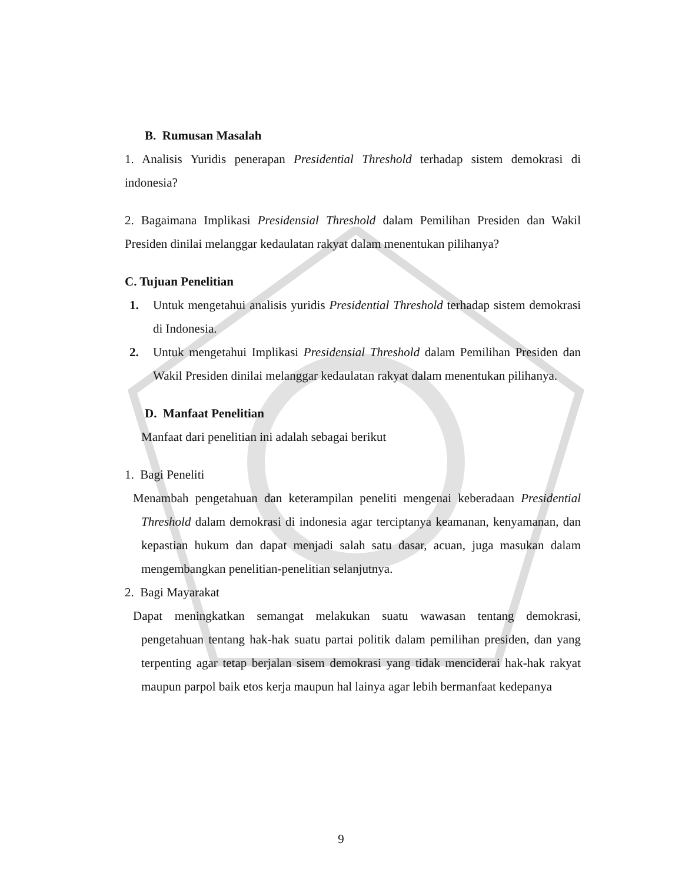B. Rumusan Masalah
1. Analisis Yuridis penerapan Presidential Threshold terhadap sistem demokrasi di indonesia?
2. Bagaimana Implikasi Presidensial Threshold dalam Pemilihan Presiden dan Wakil Presiden dinilai melanggar kedaulatan rakyat dalam menentukan pilihanya?
C. Tujuan Penelitian
1. Untuk mengetahui analisis yuridis Presidential Threshold terhadap sistem demokrasi di Indonesia.
2. Untuk mengetahui Implikasi Presidensial Threshold dalam Pemilihan Presiden dan Wakil Presiden dinilai melanggar kedaulatan rakyat dalam menentukan pilihanya.
D. Manfaat Penelitian
Manfaat dari penelitian ini adalah sebagai berikut
1. Bagi Peneliti
Menambah pengetahuan dan keterampilan peneliti mengenai keberadaan Presidential Threshold dalam demokrasi di indonesia agar terciptanya keamanan, kenyamanan, dan kepastian hukum dan dapat menjadi salah satu dasar, acuan, juga masukan dalam mengembangkan penelitian-penelitian selanjutnya.
2. Bagi Mayarakat
Dapat meningkatkan semangat melakukan suatu wawasan tentang demokrasi, pengetahuan tentang hak-hak suatu partai politik dalam pemilihan presiden, dan yang terpenting agar tetap berjalan sisem demokrasi yang tidak menciderai hak-hak rakyat maupun parpol baik etos kerja maupun hal lainya agar lebih bermanfaat kedepanya
9